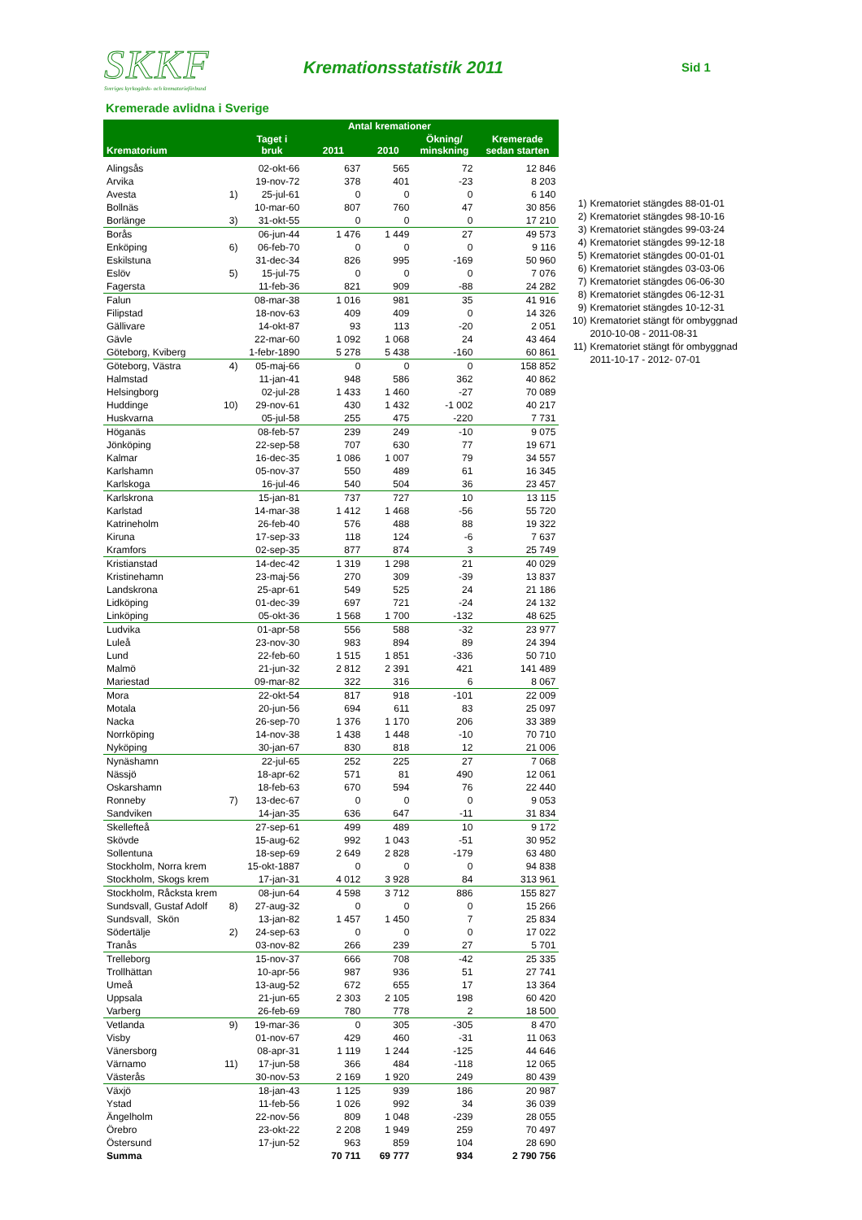SKKF
Sveriges kyrkogårds- och krematorieförbund
Kremationsstatistik 2011
Sid 1
Kremerade avlidna i Sverige
| Krematorium | | Taget i bruk | Antal kremationer | | | Kremerade sedan starten |
| --- | --- | --- | --- | --- | --- | --- |
| | | | 2011 | 2010 | Ökning/ minskning | |
| Alingsås | | 02-okt-66 | 637 | 565 | 72 | 12 846 |
| Arvika | | 19-nov-72 | 378 | 401 | -23 | 8 203 |
| Avesta | 1) | 25-jul-61 | 0 | 0 | 0 | 6 140 |
| Bollnäs | | 10-mar-60 | 807 | 760 | 47 | 30 856 |
| Borlänge | 3) | 31-okt-55 | 0 | 0 | 0 | 17 210 |
| Borås | | 06-jun-44 | 1 476 | 1 449 | 27 | 49 573 |
| Enköping | 6) | 06-feb-70 | 0 | 0 | 0 | 9 116 |
| Eskilstuna | | 31-dec-34 | 826 | 995 | -169 | 50 960 |
| Eslöv | 5) | 15-jul-75 | 0 | 0 | 0 | 7 076 |
| Fagersta | | 11-feb-36 | 821 | 909 | -88 | 24 282 |
| Falun | | 08-mar-38 | 1 016 | 981 | 35 | 41 916 |
| Filipstad | | 18-nov-63 | 409 | 409 | 0 | 14 326 |
| Gällivare | | 14-okt-87 | 93 | 113 | -20 | 2 051 |
| Gävle | | 22-mar-60 | 1 092 | 1 068 | 24 | 43 464 |
| Göteborg, Kviberg | | 1-febr-1890 | 5 278 | 5 438 | -160 | 60 861 |
| Göteborg, Västra | 4) | 05-maj-66 | 0 | 0 | 0 | 158 852 |
| Halmstad | | 11-jan-41 | 948 | 586 | 362 | 40 862 |
| Helsingborg | | 02-jul-28 | 1 433 | 1 460 | -27 | 70 089 |
| Huddinge | 10) | 29-nov-61 | 430 | 1 432 | -1 002 | 40 217 |
| Huskvarna | | 05-jul-58 | 255 | 475 | -220 | 7 731 |
| Höganäs | | 08-feb-57 | 239 | 249 | -10 | 9 075 |
| Jönköping | | 22-sep-58 | 707 | 630 | 77 | 19 671 |
| Kalmar | | 16-dec-35 | 1 086 | 1 007 | 79 | 34 557 |
| Karlshamn | | 05-nov-37 | 550 | 489 | 61 | 16 345 |
| Karlskoga | | 16-jul-46 | 540 | 504 | 36 | 23 457 |
| Karlskrona | | 15-jan-81 | 737 | 727 | 10 | 13 115 |
| Karlstad | | 14-mar-38 | 1 412 | 1 468 | -56 | 55 720 |
| Katrineholm | | 26-feb-40 | 576 | 488 | 88 | 19 322 |
| Kiruna | | 17-sep-33 | 118 | 124 | -6 | 7 637 |
| Kramfors | | 02-sep-35 | 877 | 874 | 3 | 25 749 |
| Kristianstad | | 14-dec-42 | 1 319 | 1 298 | 21 | 40 029 |
| Kristinehamn | | 23-maj-56 | 270 | 309 | -39 | 13 837 |
| Landskrona | | 25-apr-61 | 549 | 525 | 24 | 21 186 |
| Lidköping | | 01-dec-39 | 697 | 721 | -24 | 24 132 |
| Linköping | | 05-okt-36 | 1 568 | 1 700 | -132 | 48 625 |
| Ludvika | | 01-apr-58 | 556 | 588 | -32 | 23 977 |
| Luleå | | 23-nov-30 | 983 | 894 | 89 | 24 394 |
| Lund | | 22-feb-60 | 1 515 | 1 851 | -336 | 50 710 |
| Malmö | | 21-jun-32 | 2 812 | 2 391 | 421 | 141 489 |
| Mariestad | | 09-mar-82 | 322 | 316 | 6 | 8 067 |
| Mora | | 22-okt-54 | 817 | 918 | -101 | 22 009 |
| Motala | | 20-jun-56 | 694 | 611 | 83 | 25 097 |
| Nacka | | 26-sep-70 | 1 376 | 1 170 | 206 | 33 389 |
| Norrköping | | 14-nov-38 | 1 438 | 1 448 | -10 | 70 710 |
| Nyköping | | 30-jan-67 | 830 | 818 | 12 | 21 006 |
| Nynäshamn | | 22-jul-65 | 252 | 225 | 27 | 7 068 |
| Nässjö | | 18-apr-62 | 571 | 81 | 490 | 12 061 |
| Oskarshamn | | 18-feb-63 | 670 | 594 | 76 | 22 440 |
| Ronneby | 7) | 13-dec-67 | 0 | 0 | 0 | 9 053 |
| Sandviken | | 14-jan-35 | 636 | 647 | -11 | 31 834 |
| Skellefteå | | 27-sep-61 | 499 | 489 | 10 | 9 172 |
| Skövde | | 15-aug-62 | 992 | 1 043 | -51 | 30 952 |
| Sollentuna | | 18-sep-69 | 2 649 | 2 828 | -179 | 63 480 |
| Stockholm, Norra krem | | 15-okt-1887 | 0 | 0 | 0 | 94 838 |
| Stockholm, Skogs krem | | 17-jan-31 | 4 012 | 3 928 | 84 | 313 961 |
| Stockholm, Råcksta krem | | 08-jun-64 | 4 598 | 3 712 | 886 | 155 827 |
| Sundsvall, Gustaf Adolf | 8) | 27-aug-32 | 0 | 0 | 0 | 15 266 |
| Sundsvall, Skön | | 13-jan-82 | 1 457 | 1 450 | 7 | 25 834 |
| Södertälje | 2) | 24-sep-63 | 0 | 0 | 0 | 17 022 |
| Tranås | | 03-nov-82 | 266 | 239 | 27 | 5 701 |
| Trelleborg | | 15-nov-37 | 666 | 708 | -42 | 25 335 |
| Trollhättan | | 10-apr-56 | 987 | 936 | 51 | 27 741 |
| Umeå | | 13-aug-52 | 672 | 655 | 17 | 13 364 |
| Uppsala | | 21-jun-65 | 2 303 | 2 105 | 198 | 60 420 |
| Varberg | | 26-feb-69 | 780 | 778 | 2 | 18 500 |
| Vetlanda | 9) | 19-mar-36 | 0 | 305 | -305 | 8 470 |
| Visby | | 01-nov-67 | 429 | 460 | -31 | 11 063 |
| Vänersborg | | 08-apr-31 | 1 119 | 1 244 | -125 | 44 646 |
| Värnamo | 11) | 17-jun-58 | 366 | 484 | -118 | 12 065 |
| Västerås | | 30-nov-53 | 2 169 | 1 920 | 249 | 80 439 |
| Växjö | | 18-jan-43 | 1 125 | 939 | 186 | 20 987 |
| Ystad | | 11-feb-56 | 1 026 | 992 | 34 | 36 039 |
| Ängelholm | | 22-nov-56 | 809 | 1 048 | -239 | 28 055 |
| Örebro | | 23-okt-22 | 2 208 | 1 949 | 259 | 70 497 |
| Östersund | | 17-jun-52 | 963 | 859 | 104 | 28 690 |
| Summa | | | 70 711 | 69 777 | 934 | 2 790 756 |
1) Krematoriet stängdes 88-01-01
2) Krematoriet stängdes 98-10-16
3) Krematoriet stängdes 99-03-24
4) Krematoriet stängdes 99-12-18
5) Krematoriet stängdes 00-01-01
6) Krematoriet stängdes 03-03-06
7) Krematoriet stängdes 06-06-30
8) Krematoriet stängdes 06-12-31
9) Krematoriet stängdes 10-12-31
10) Krematoriet stängt för ombyggnad
2010-10-08 - 2011-08-31
11) Krematoriet stängt för ombyggnad
2011-10-17 - 2012- 07-01